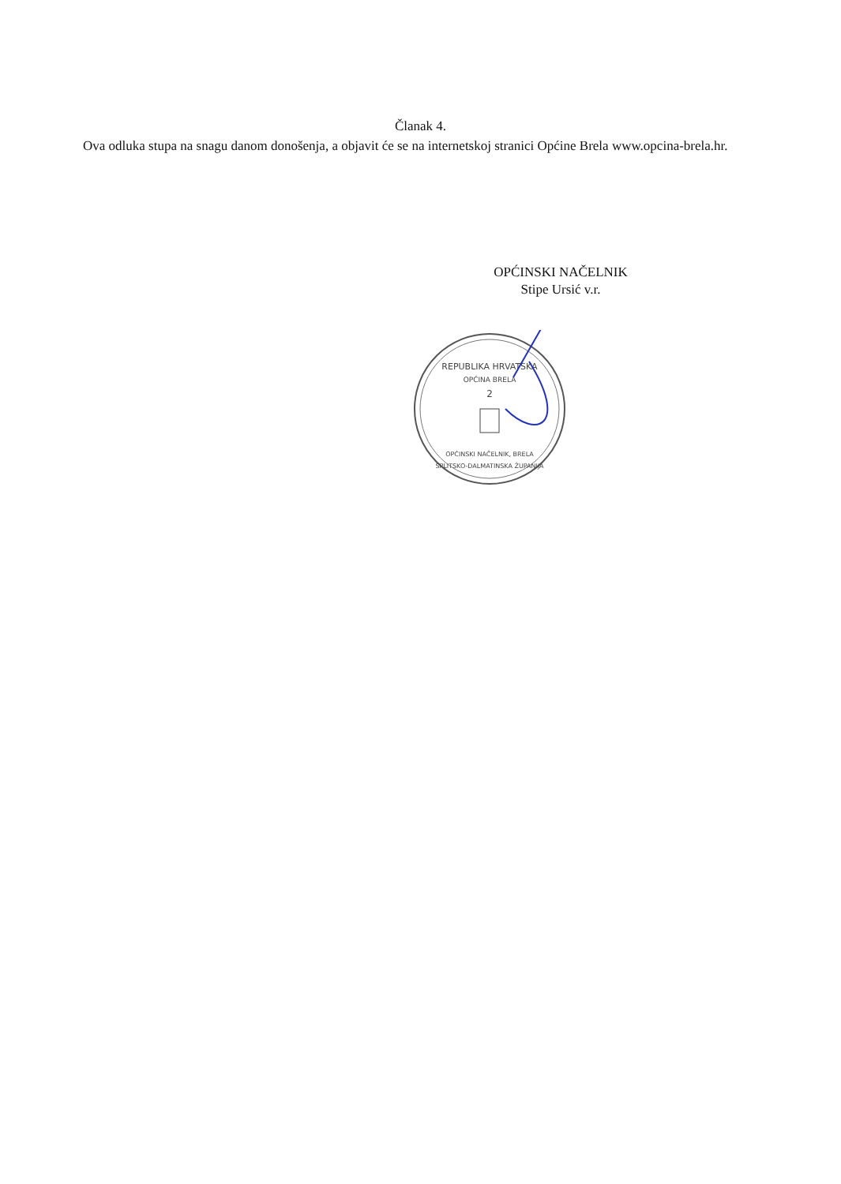Članak 4.
Ova odluka stupa na snagu danom donošenja, a objavit će se na internetskoj stranici Općine Brela www.opcina-brela.hr.
OPĆINSKI NAČELNIK
Stipe Ursić v.r.
REPUBLIKA HRVATSKA
OPĆINA BRELA
2
OPĆINSKI NAČELNIK, BRELA
SPLITSKO-DALMATINSKA ŽUPANIJA